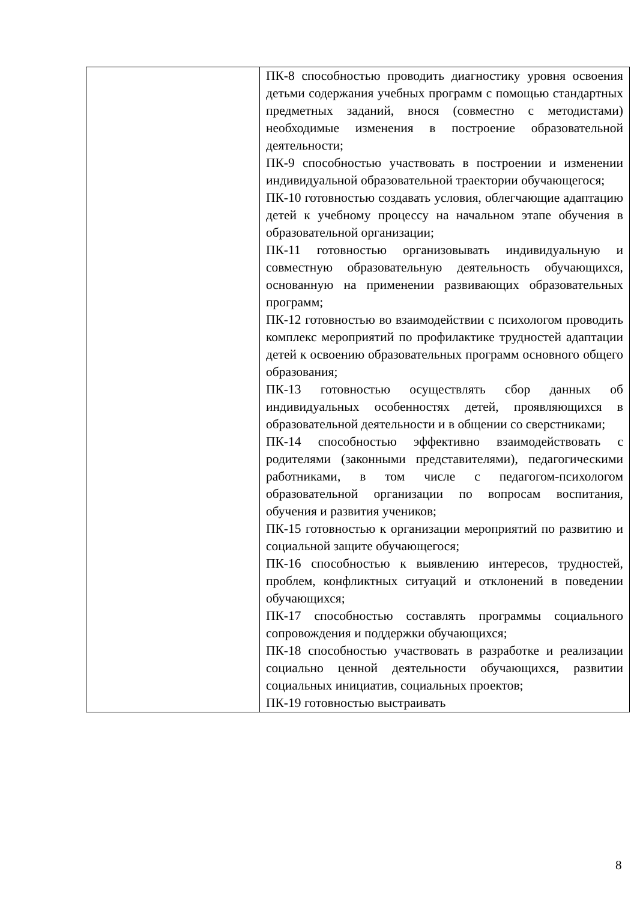| | ПК-8 способностью проводить диагностику уровня освоения детьми содержания учебных программ с помощью стандартных предметных заданий, внося (совместно с методистами) необходимые изменения в построение образовательной деятельности; ПК-9 способностью участвовать в построении и изменении индивидуальной образовательной траектории обучающегося; ПК-10 готовностью создавать условия, облегчающие адаптацию детей к учебному процессу на начальном этапе обучения в образовательной организации; ПК-11 готовностью организовывать индивидуальную и совместную образовательную деятельность обучающихся, основанную на применении развивающих образовательных программ; ПК-12 готовностью во взаимодействии с психологом проводить комплекс мероприятий по профилактике трудностей адаптации детей к освоению образовательных программ основного общего образования; ПК-13 готовностью осуществлять сбор данных об индивидуальных особенностях детей, проявляющихся в образовательной деятельности и в общении со сверстниками; ПК-14 способностью эффективно взаимодействовать с родителями (законными представителями), педагогическими работниками, в том числе с педагогом-психологом образовательной организации по вопросам воспитания, обучения и развития учеников; ПК-15 готовностью к организации мероприятий по развитию и социальной защите обучающегося; ПК-16 способностью к выявлению интересов, трудностей, проблем, конфликтных ситуаций и отклонений в поведении обучающихся; ПК-17 способностью составлять программы социального сопровождения и поддержки обучающихся; ПК-18 способностью участвовать в разработке и реализации социально ценной деятельности обучающихся, развитии социальных инициатив, социальных проектов; ПК-19 готовностью выстраивать |
8